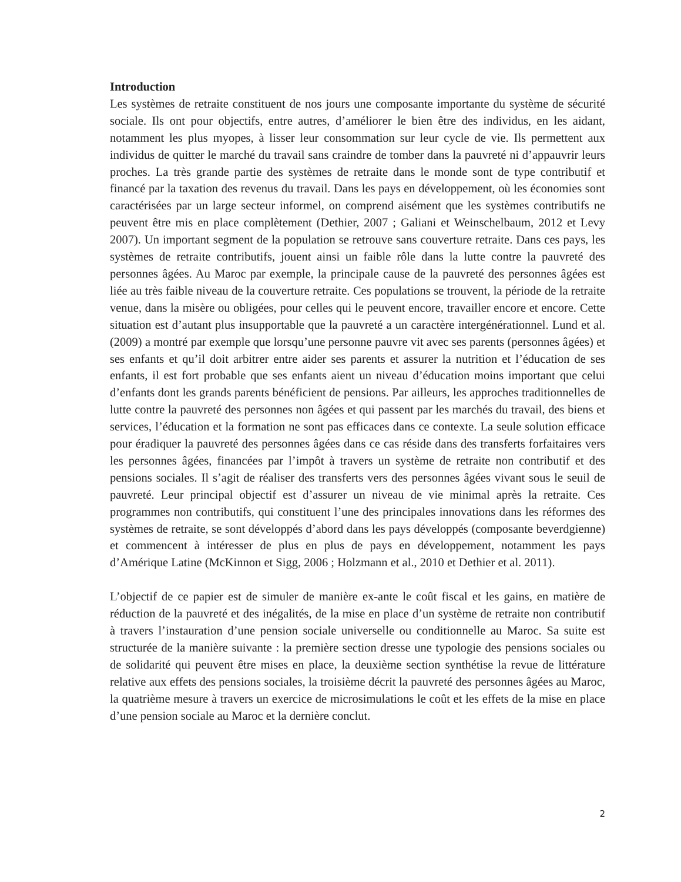Introduction
Les systèmes de retraite constituent de nos jours une composante importante du système de sécurité sociale. Ils ont pour objectifs, entre autres, d’améliorer le bien être des individus, en les aidant, notamment les plus myopes, à lisser leur consommation sur leur cycle de vie. Ils permettent aux individus de quitter le marché du travail sans craindre de tomber dans la pauvreté ni d’appauvrir leurs proches. La très grande partie des systèmes de retraite dans le monde sont de type contributif et financé par la taxation des revenus du travail. Dans les pays en développement, où les économies sont caractérisées par un large secteur informel, on comprend aisément que les systèmes contributifs ne peuvent être mis en place complètement (Dethier, 2007 ; Galiani et Weinschelbaum, 2012 et Levy 2007). Un important segment de la population se retrouve sans couverture retraite. Dans ces pays, les systèmes de retraite contributifs, jouent ainsi un faible rôle dans la lutte contre la pauvreté des personnes âgées. Au Maroc par exemple, la principale cause de la pauvreté des personnes âgées est liée au très faible niveau de la couverture retraite. Ces populations se trouvent, la période de la retraite venue, dans la misère ou obligées, pour celles qui le peuvent encore, travailler encore et encore. Cette situation est d’autant plus insupportable que la pauvreté a un caractère intergénérationnel. Lund et al. (2009) a montré par exemple que lorsqu’une personne pauvre vit avec ses parents (personnes âgées) et ses enfants et qu’il doit arbitrer entre aider ses parents et assurer la nutrition et l’éducation de ses enfants, il est fort probable que ses enfants aient un niveau d’éducation moins important que celui d’enfants dont les grands parents bénéficient de pensions. Par ailleurs, les approches traditionnelles de lutte contre la pauvreté des personnes non âgées et qui passent par les marchés du travail, des biens et services, l’éducation et la formation ne sont pas efficaces dans ce contexte. La seule solution efficace pour éradiquer la pauvreté des personnes âgées dans ce cas réside dans des transferts forfaitaires vers les personnes âgées, financées par l’impôt à travers un système de retraite non contributif et des pensions sociales. Il s’agit de réaliser des transferts vers des personnes âgées vivant sous le seuil de pauvreté. Leur principal objectif est d’assurer un niveau de vie minimal après la retraite. Ces programmes non contributifs, qui constituent l’une des principales innovations dans les réformes des systèmes de retraite, se sont développés d’abord dans les pays développés (composante beverdgienne) et commencent à intéresser de plus en plus de pays en développement, notamment les pays d’Amérique Latine (McKinnon et Sigg, 2006 ; Holzmann et al., 2010 et Dethier et al. 2011).
L’objectif de ce papier est de simuler de manière ex-ante le coût fiscal et les gains, en matière de réduction de la pauvreté et des inégalités, de la mise en place d’un système de retraite non contributif à travers l’instauration d’une pension sociale universelle ou conditionnelle au Maroc. Sa suite est structurée de la manière suivante : la première section dresse une typologie des pensions sociales ou de solidarité qui peuvent être mises en place, la deuxième section synthétise la revue de littérature relative aux effets des pensions sociales, la troisième décrit la pauvreté des personnes âgées au Maroc, la quatrième mesure à travers un exercice de microsimulations le coût et les effets de la mise en place d’une pension sociale au Maroc et la dernière conclut.
2